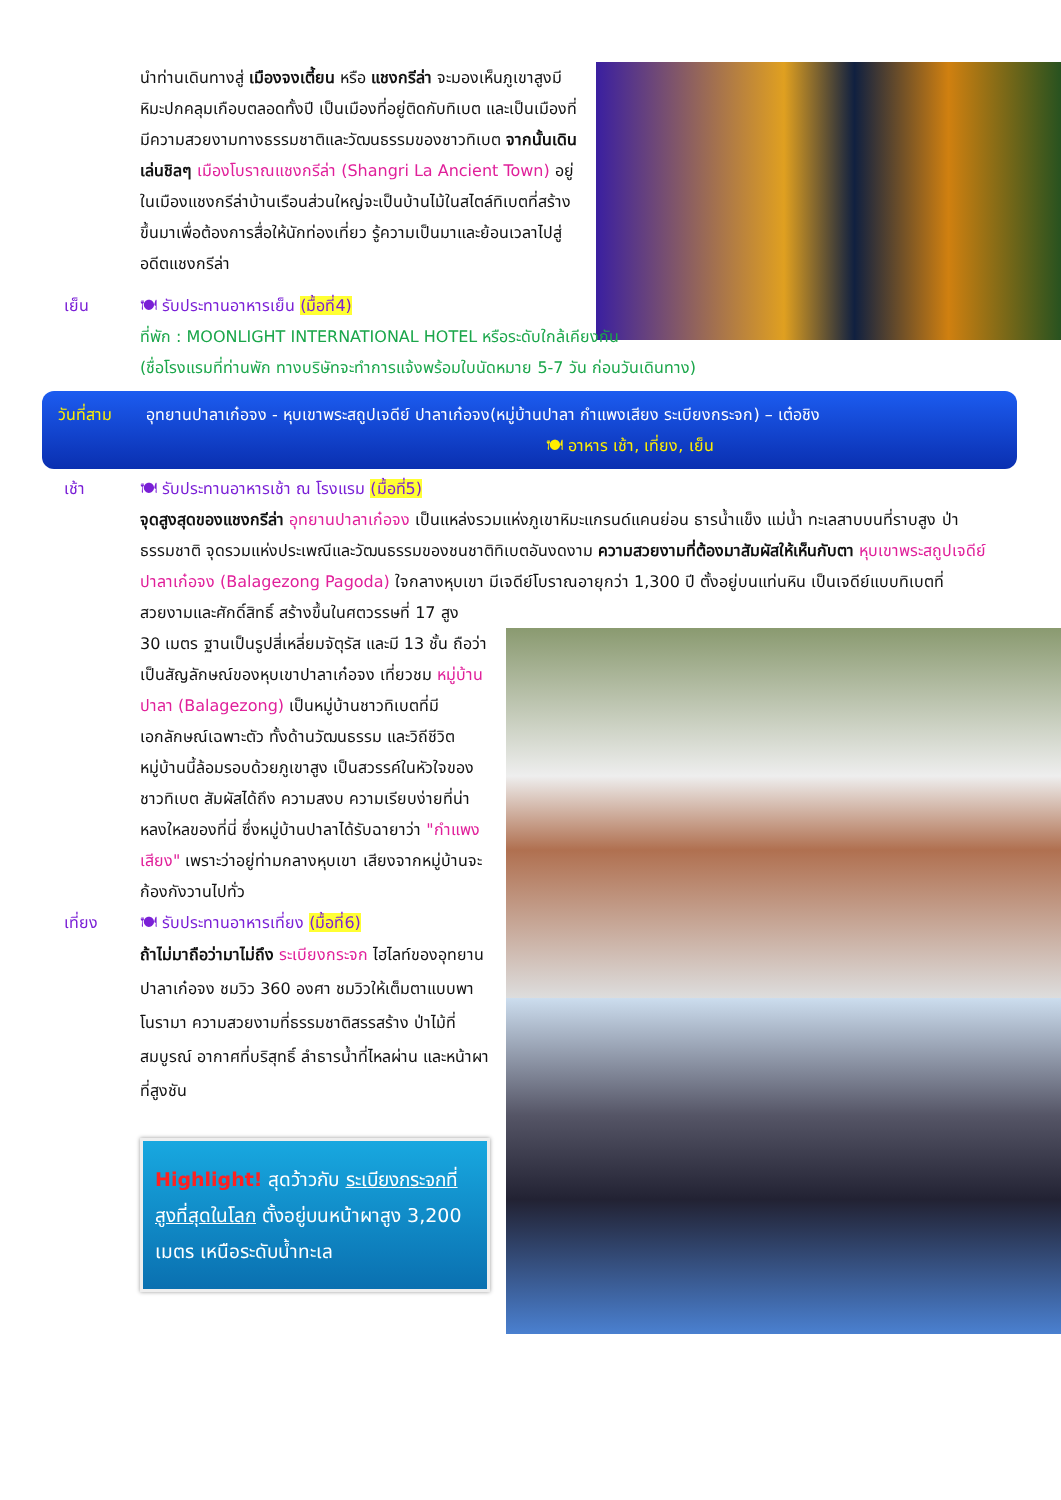นำท่านเดินทางสู่ เมืองจงเตี้ยน หรือ แชงกรีล่า จะมองเห็นภูเขาสูงมีหิมะปกคลุมเกือบตลอดทั้งปี เป็นเมืองที่อยู่ติดกับทิเบต และเป็นเมืองที่มีความสวยงามทางธรรมชาติและวัฒนธรรมของชาวทิเบต จากนั้นเดินเล่นชิลๆ เมืองโบราณแชงกรีล่า (Shangri La Ancient Town) อยู่ในเมืองแชงกรีล่าบ้านเรือนส่วนใหญ่จะเป็นบ้านไม้ในสไตล์ทิเบตที่สร้างขึ้นมาเพื่อต้องการสื่อให้นักท่องเที่ยว รู้ความเป็นมาและย้อนเวลาไปสู่อดีตแชงกรีล่า
เย็น 🍽 รับประทานอาหารเย็น (มื้อที่4)
ที่พัก : MOONLIGHT INTERNATIONAL HOTEL หรือระดับใกล้เคียงกัน
(ชื่อโรงแรมที่ท่านพัก ทางบริษัทจะทำการแจ้งพร้อมใบนัดหมาย 5-7 วัน ก่อนวันเดินทาง)
วันที่สาม อุทยานปาลาเก๋อจง - หุบเขาพระสถูปเจดีย์ ปาลาเก๋อจง(หมู่บ้านปาลา กำแพงเสียง ระเบียงกระจก) – เต๋อชิง 🍽 อาหาร เช้า, เที่ยง, เย็น
เช้า 🍽 รับประทานอาหารเช้า ณ โรงแรม (มื้อที่5)
จุดสูงสุดของแชงกรีล่า อุทยานปาลาเก๋อจง เป็นแหล่งรวมแห่งภูเขาหิมะแกรนด์แคนย่อน ธารน้ำแข็ง แม่น้ำ ทะเลสาบบนที่ราบสูง ป่าธรรมชาติ จุดรวมแห่งประเพณีและวัฒนธรรมของชนชาติทิเบตอันงดงาม ความสวยงามที่ต้องมาสัมผัสให้เห็นกับตา หุบเขาพระสถูปเจดีย์ ปาลาเก๋อจง (Balagezong Pagoda) ใจกลางหุบเขา มีเจดีย์โบราณอายุกว่า 1,300 ปี ตั้งอยู่บนแท่นหิน เป็นเจดีย์แบบทิเบตที่สวยงามและศักดิ์สิทธิ์ สร้างขึ้นในศตวรรษที่ 17 สูง
30 เมตร ฐานเป็นรูปสี่เหลี่ยมจัตุรัส และมี 13 ชั้น ถือว่าเป็นสัญลักษณ์ของหุบเขาปาลาเก๋อจง เที่ยวชม หมู่บ้านปาลา (Balagezong) เป็นหมู่บ้านชาวทิเบตที่มีเอกลักษณ์เฉพาะตัว ทั้งด้านวัฒนธรรม และวิถีชีวิต หมู่บ้านนี้ล้อมรอบด้วยภูเขาสูง เป็นสวรรค์ในหัวใจของชาวทิเบต สัมผัสได้ถึง ความสงบ ความเรียบง่ายที่น่าหลงใหลของที่นี่ ซึ่งหมู่บ้านปาลาได้รับฉายาว่า "กำแพงเสียง" เพราะว่าอยู่ท่ามกลางหุบเขา เสียงจากหมู่บ้านจะก้องกังวานไปทั่ว
เที่ยง 🍽 รับประทานอาหารเที่ยง (มื้อที่6)
ถ้าไม่มาถือว่ามาไม่ถึง ระเบียงกระจก ไฮไลท์ของอุทยานปาลาเก๋อจง ชมวิว 360 องศา ชมวิวให้เต็มตาแบบพาโนรามา ความสวยงามที่ธรรมชาติสรรสร้าง ป่าไม้ที่สมบูรณ์ อากาศที่บริสุทธิ์ ลำธารน้ำที่ไหลผ่าน และหน้าผาที่สูงชัน
Highlight! สุดว้าวกับ ระเบียงกระจกที่สูงที่สุดในโลก ตั้งอยู่บนหน้าผาสูง 3,200 เมตร เหนือระดับน้ำทะเล